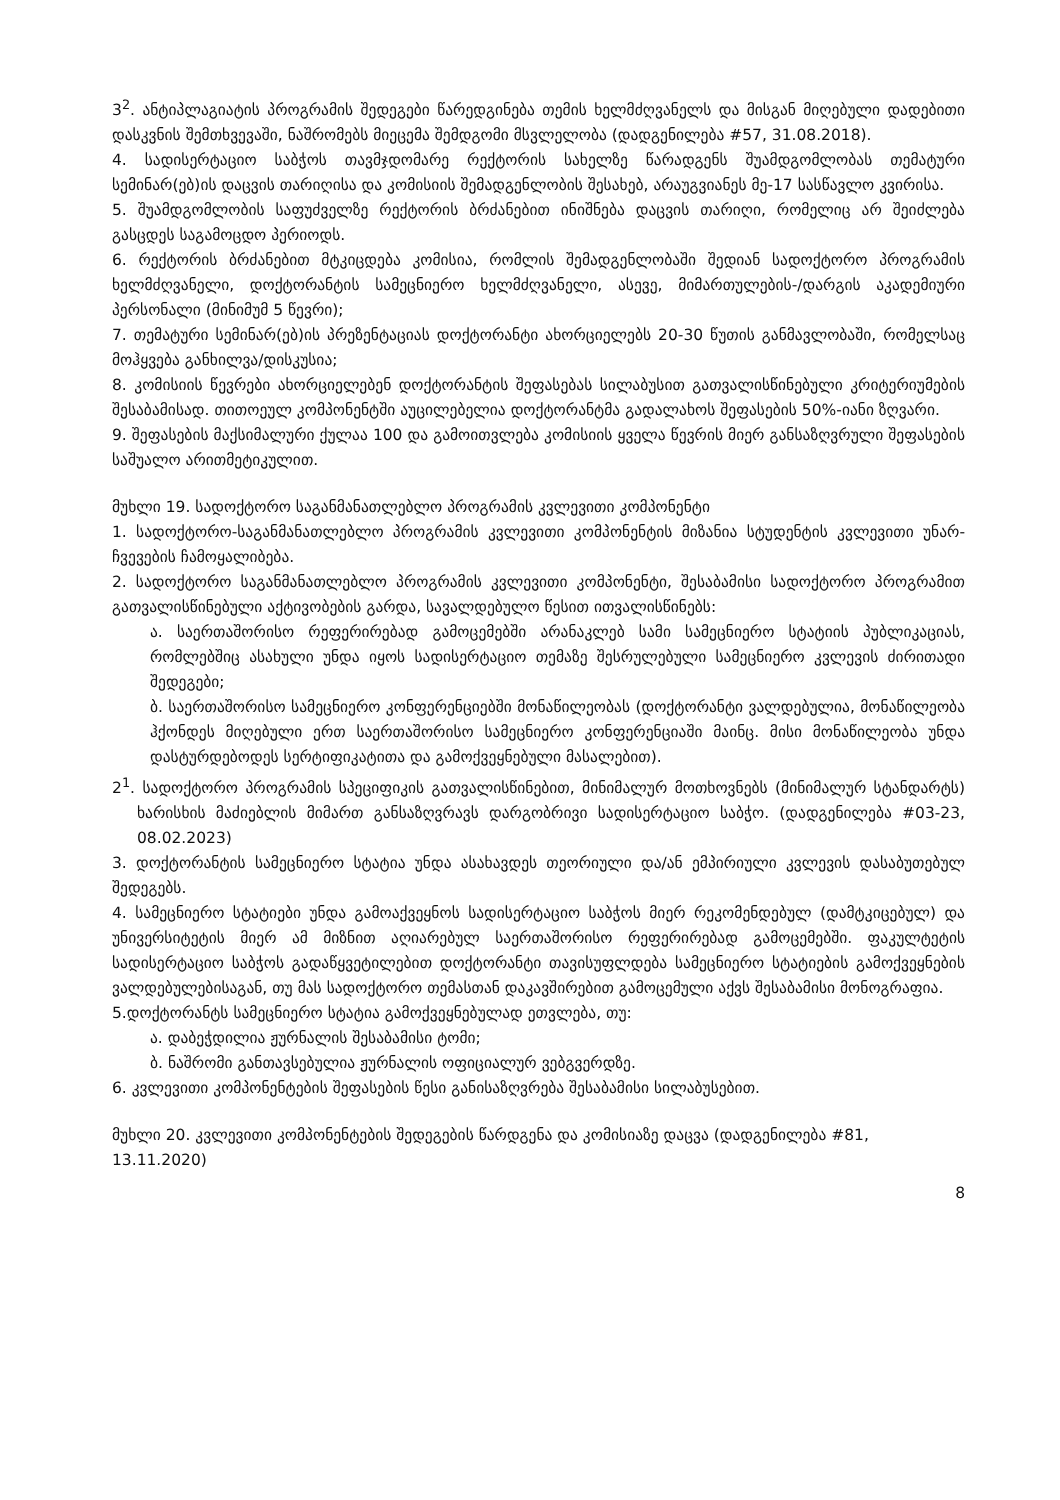3<sup>2</sup>. ანტიპლაგიატის პროგრამის შედეგები წარედგინება თემის ხელმძღვანელს და მისგან მიღებული დადებითი დასკვნის შემთხვევაში, ნაშრომებს მიეცემა შემდგომი მსვლელობა (დადგენილება #57, 31.08.2018).
4. სადისერტაციო საბჭოს თავმჯდომარე რექტორის სახელზე წარადგენს შუამდგომლობას თემატური სემინარ(ებ)ის დაცვის თარიღისა და კომისიის შემადგენლობის შესახებ, არაუგვიანეს მე-17 სასწავლო კვირისა.
5. შუამდგომლობის საფუძველზე რექტორის ბრძანებით ინიშნება დაცვის თარიღი, რომელიც არ შეიძლება გასცდეს საგამოცდო პერიოდს.
6. რექტორის ბრძანებით მტკიცდება კომისია, რომლის შემადგენლობაში შედიან სადოქტორო პროგრამის ხელმძღვანელი, დოქტორანტის სამეცნიერო ხელმძღვანელი, ასევე, მიმართულების-/დარგის აკადემიური პერსონალი (მინიმუმ 5 წევრი);
7. თემატური სემინარ(ებ)ის პრეზენტაციას დოქტორანტი ახორციელებს 20-30 წუთის განმავლობაში, რომელსაც მოჰყვება განხილვა/დისკუსია;
8. კომისიის წევრები ახორციელებენ დოქტორანტის შეფასებას სილაბუსით გათვალისწინებული კრიტერიუმების შესაბამისად. თითოეულ კომპონენტში აუცილებელია დოქტორანტმა გადალახოს შეფასების 50%-იანი ზღვარი.
9. შეფასების მაქსიმალური ქულაა 100 და გამოითვლება კომისიის ყველა წევრის მიერ განსაზღვრული შეფასების საშუალო არითმეტიკულით.
მუხლი 19. სადოქტორო საგანმანათლებლო პროგრამის კვლევითი კომპონენტი
1. სადოქტორო-საგანმანათლებლო პროგრამის კვლევითი კომპონენტის მიზანია სტუდენტის კვლევითი უნარ-ჩვევების ჩამოყალიბება.
2. სადოქტორო საგანმანათლებლო პროგრამის კვლევითი კომპონენტი, შესაბამისი სადოქტორო პროგრამით გათვალისწინებული აქტივობების გარდა, სავალდებულო წესით ითვალისწინებს:
ა. საერთაშორისო რეფერირებად გამოცემებში არანაკლებ სამი სამეცნიერო სტატიის პუბლიკაციას, რომლებშიც ასახული უნდა იყოს სადისერტაციო თემაზე შესრულებული სამეცნიერო კვლევის ძირითადი შედეგები;
ბ. საერთაშორისო სამეცნიერო კონფერენციებში მონაწილეობას (დოქტორანტი ვალდებულია, მონაწილეობა ჰქონდეს მიღებული ერთ საერთაშორისო სამეცნიერო კონფერენციაში მაინც. მისი მონაწილეობა უნდა დასტურდებოდეს სერტიფიკატითა და გამოქვეყნებული მასალებით).
2<sup>1</sup>. სადოქტორო პროგრამის სპეციფიკის გათვალისწინებით, მინიმალურ მოთხოვნებს (მინიმალურ სტანდარტს) ხარისხის მაძიებლის მიმართ განსაზღვრავს დარგობრივი სადისერტაციო საბჭო. (დადგენილება #03-23, 08.02.2023)
3. დოქტორანტის სამეცნიერო სტატია უნდა ასახავდეს თეორიული და/ან ემპირიული კვლევის დასაბუთებულ შედეგებს.
4. სამეცნიერო სტატიები უნდა გამოაქვეყნოს სადისერტაციო საბჭოს მიერ რეკომენდებულ (დამტკიცებულ) და უნივერსიტეტის მიერ ამ მიზნით აღიარებულ საერთაშორისო რეფერირებად გამოცემებში. ფაკულტეტის სადისერტაციო საბჭოს გადაწყვეტილებით დოქტორანტი თავისუფლდება სამეცნიერო სტატიების გამოქვეყნების ვალდებულებისაგან, თუ მას სადოქტორო თემასთან დაკავშირებით გამოცემული აქვს შესაბამისი მონოგრაფია.
5.დოქტორანტს სამეცნიერო სტატია გამოქვეყნებულად ეთვლება, თუ:
ა. დაბეჭდილია ჟურნალის შესაბამისი ტომი;
ბ. ნაშრომი განთავსებულია ჟურნალის ოფიციალურ ვებგვერდზე.
6. კვლევითი კომპონენტების შეფასების წესი განისაზღვრება შესაბამისი სილაბუსებით.
მუხლი 20. კვლევითი კომპონენტების შედეგების წარდგენა და კომისიაზე დაცვა (დადგენილება #81, 13.11.2020)
8